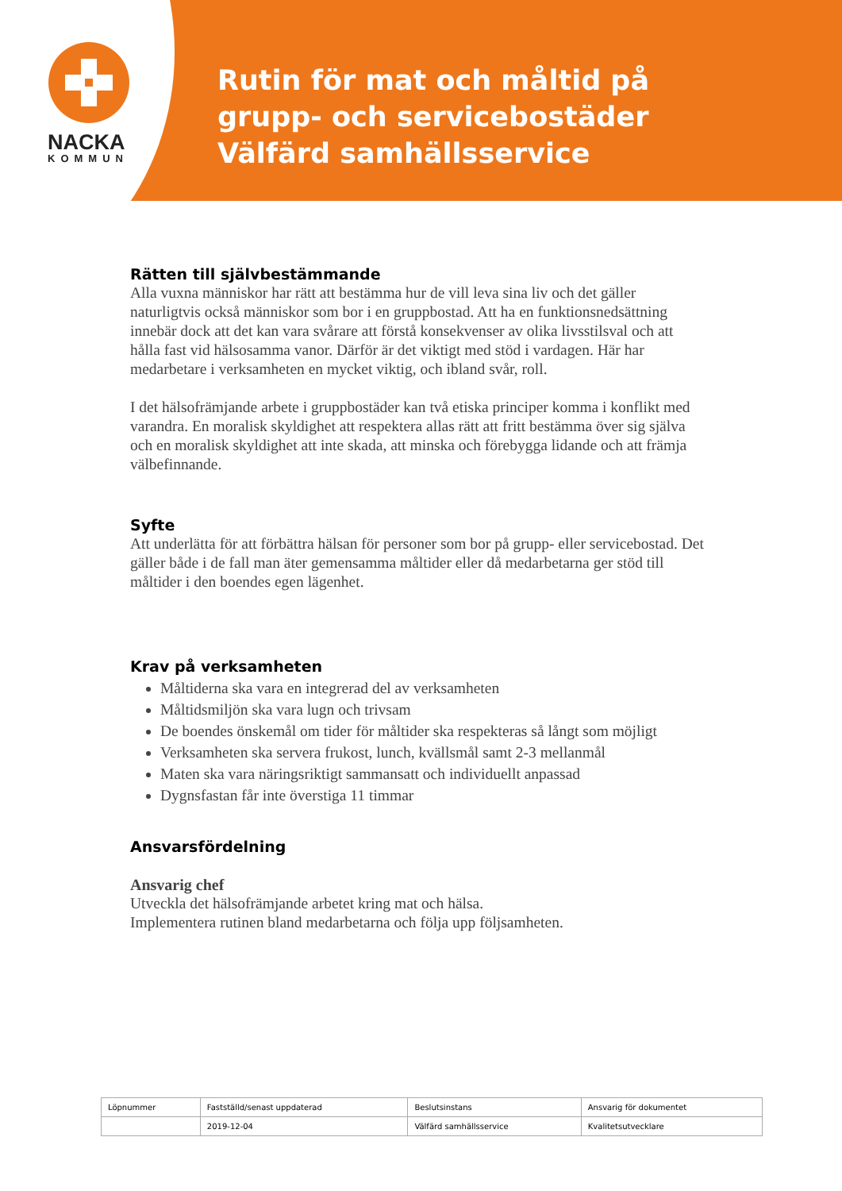NACKA
KOMMUN
Rutin för mat och måltid på
grupp- och servicebostäder
Välfärd samhällsservice
Rätten till självbestämmande
Alla vuxna människor har rätt att bestämma hur de vill leva sina liv och det gäller naturligtvis också människor som bor i en gruppbostad. Att ha en funktionsnedsättning innebär dock att det kan vara svårare att förstå konsekvenser av olika livsstilsval och att hålla fast vid hälsosamma vanor. Därför är det viktigt med stöd i vardagen. Här har medarbetare i verksamheten en mycket viktig, och ibland svår, roll.
I det hälsofrämjande arbete i gruppbostäder kan två etiska principer komma i konflikt med varandra. En moralisk skyldighet att respektera allas rätt att fritt bestämma över sig själva och en moralisk skyldighet att inte skada, att minska och förebygga lidande och att främja välbefinnande.
Syfte
Att underlätta för att förbättra hälsan för personer som bor på grupp- eller servicebostad. Det gäller både i de fall man äter gemensamma måltider eller då medarbetarna ger stöd till måltider i den boendes egen lägenhet.
Krav på verksamheten
Måltiderna ska vara en integrerad del av verksamheten
Måltidsmiljön ska vara lugn och trivsam
De boendes önskemål om tider för måltider ska respekteras så långt som möjligt
Verksamheten ska servera frukost, lunch, kvällsmål samt 2-3 mellanmål
Maten ska vara näringsriktigt sammansatt och individuellt anpassad
Dygnsfastan får inte överstiga 11 timmar
Ansvarsfördelning
Ansvarig chef
Utveckla det hälsofrämjande arbetet kring mat och hälsa.
Implementera rutinen bland medarbetarna och följa upp följsamheten.
| Löpnummer | Fastställd/senast uppdaterad | Beslutsinstans | Ansvarig för dokumentet |
| --- | --- | --- | --- |
| | 2019-12-04 | Välfärd samhällsservice | Kvalitetsutvecklare |